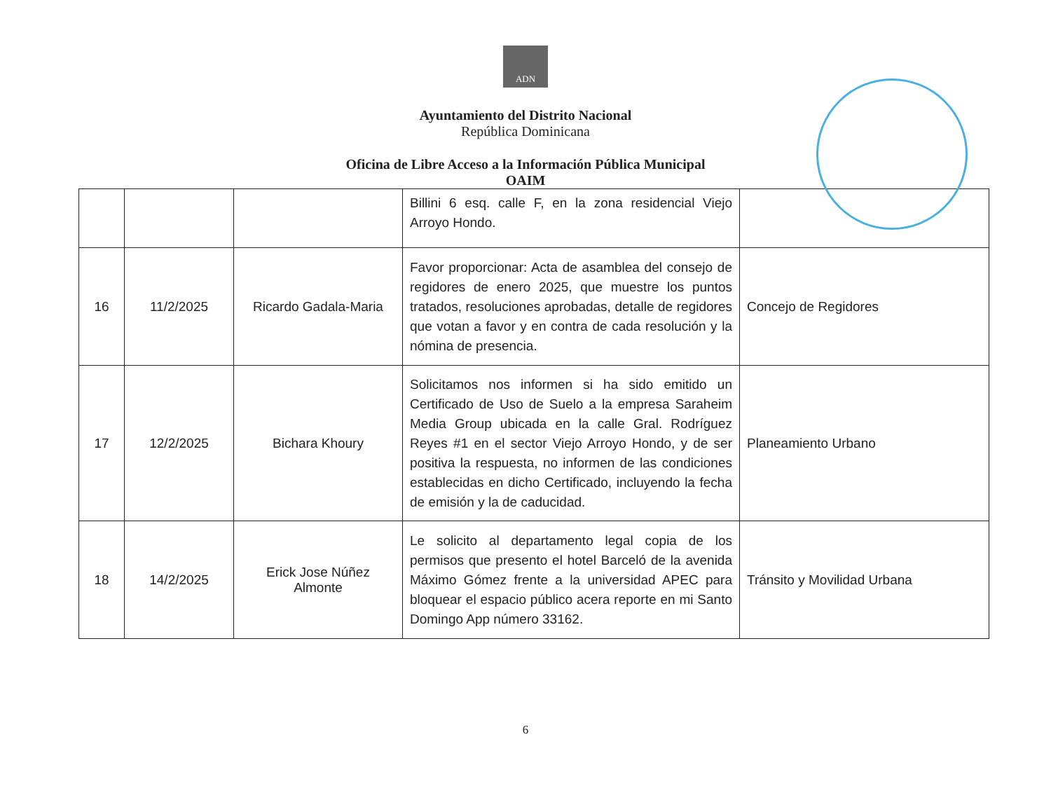ADN
Ayuntamiento del Distrito Nacional
República Dominicana
Oficina de Libre Acceso a la Información Pública Municipal
OAIM
| | | | Billini 6 esq. calle F, en la zona residencial Viejo Arroyo Hondo. | |
| 16 | 11/2/2025 | Ricardo Gadala-Maria | Favor proporcionar: Acta de asamblea del consejo de regidores de enero 2025, que muestre los puntos tratados, resoluciones aprobadas, detalle de regidores que votan a favor y en contra de cada resolución y la nómina de presencia. | Concejo de Regidores |
| 17 | 12/2/2025 | Bichara Khoury | Solicitamos nos informen si ha sido emitido un Certificado de Uso de Suelo a la empresa Saraheim Media Group ubicada en la calle Gral. Rodríguez Reyes #1 en el sector Viejo Arroyo Hondo, y de ser positiva la respuesta, no informen de las condiciones establecidas en dicho Certificado, incluyendo la fecha de emisión y la de caducidad. | Planeamiento Urbano |
| 18 | 14/2/2025 | Erick Jose Núñez Almonte | Le solicito al departamento legal copia de los permisos que presento el hotel Barceló de la avenida Máximo Gómez frente a la universidad APEC para bloquear el espacio público acera reporte en mi Santo Domingo App número 33162. | Tránsito y Movilidad Urbana |
6